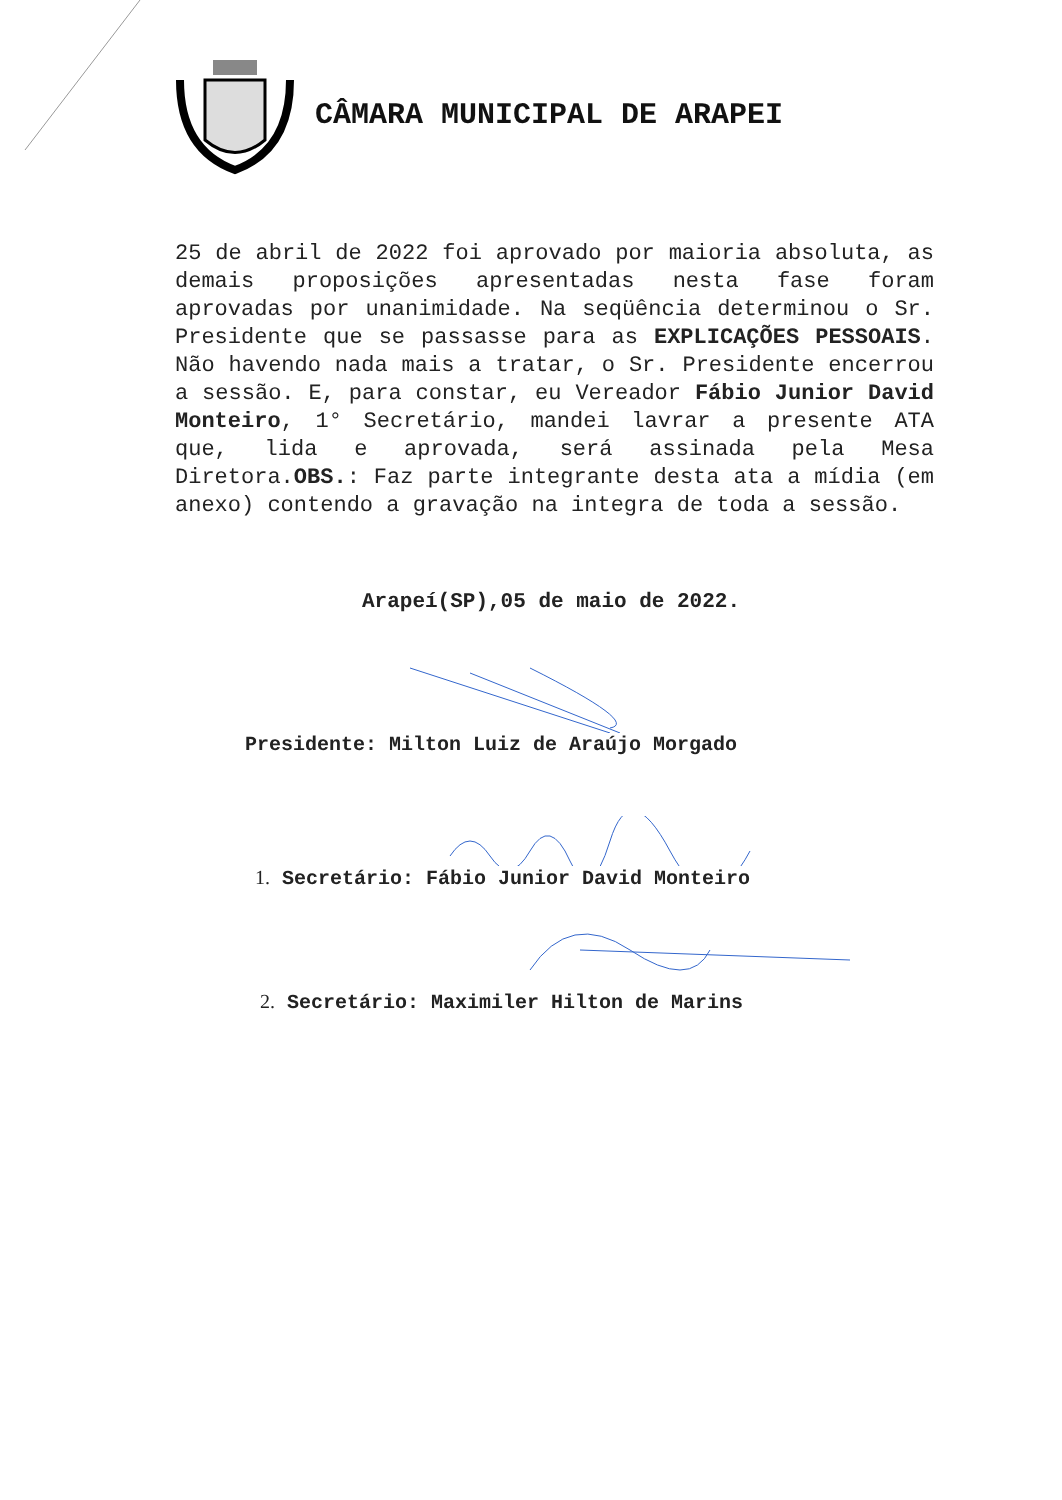CÂMARA MUNICIPAL DE ARAPEI
25 de abril de 2022 foi aprovado por maioria absoluta, as demais proposições apresentadas nesta fase foram aprovadas por unanimidade. Na seqüência determinou o Sr. Presidente que se passasse para as EXPLICAÇÕES PESSOAIS. Não havendo nada mais a tratar, o Sr. Presidente encerrou a sessão. E, para constar, eu Vereador Fábio Junior David Monteiro, 1° Secretário, mandei lavrar a presente ATA que, lida e aprovada, será assinada pela Mesa Diretora.OBS.: Faz parte integrante desta ata a mídia (em anexo) contendo a gravação na integra de toda a sessão.
Arapeí(SP),05 de maio de 2022.
Presidente: Milton Luiz de Araújo Morgado
1. Secretário: Fábio Junior David Monteiro
2. Secretário: Maximiler Hilton de Marins